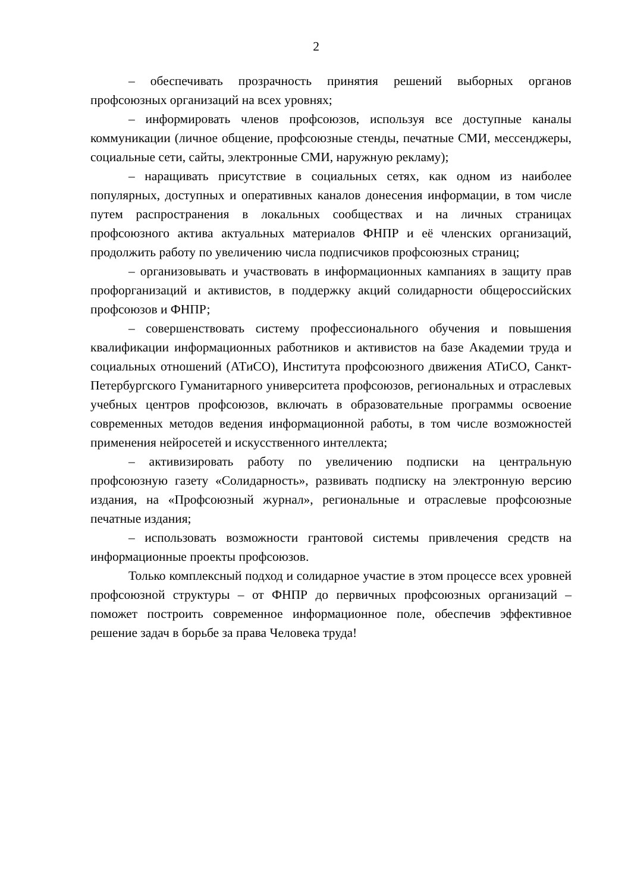2
– обеспечивать прозрачность принятия решений выборных органов профсоюзных организаций на всех уровнях;
– информировать членов профсоюзов, используя все доступные каналы коммуникации (личное общение, профсоюзные стенды, печатные СМИ, мессенджеры, социальные сети, сайты, электронные СМИ, наружную рекламу);
– наращивать присутствие в социальных сетях, как одном из наиболее популярных, доступных и оперативных каналов донесения информации, в том числе путем распространения в локальных сообществах и на личных страницах профсоюзного актива актуальных материалов ФНПР и её членских организаций, продолжить работу по увеличению числа подписчиков профсоюзных страниц;
– организовывать и участвовать в информационных кампаниях в защиту прав профорганизаций и активистов, в поддержку акций солидарности общероссийских профсоюзов и ФНПР;
– совершенствовать систему профессионального обучения и повышения квалификации информационных работников и активистов на базе Академии труда и социальных отношений (АТиСО), Института профсоюзного движения АТиСО, Санкт-Петербургского Гуманитарного университета профсоюзов, региональных и отраслевых учебных центров профсоюзов, включать в образовательные программы освоение современных методов ведения информационной работы, в том числе возможностей применения нейросетей и искусственного интеллекта;
– активизировать работу по увеличению подписки на центральную профсоюзную газету «Солидарность», развивать подписку на электронную версию издания, на «Профсоюзный журнал», региональные и отраслевые профсоюзные печатные издания;
– использовать возможности грантовой системы привлечения средств на информационные проекты профсоюзов.
Только комплексный подход и солидарное участие в этом процессе всех уровней профсоюзной структуры – от ФНПР до первичных профсоюзных организаций – поможет построить современное информационное поле, обеспечив эффективное решение задач в борьбе за права Человека труда!